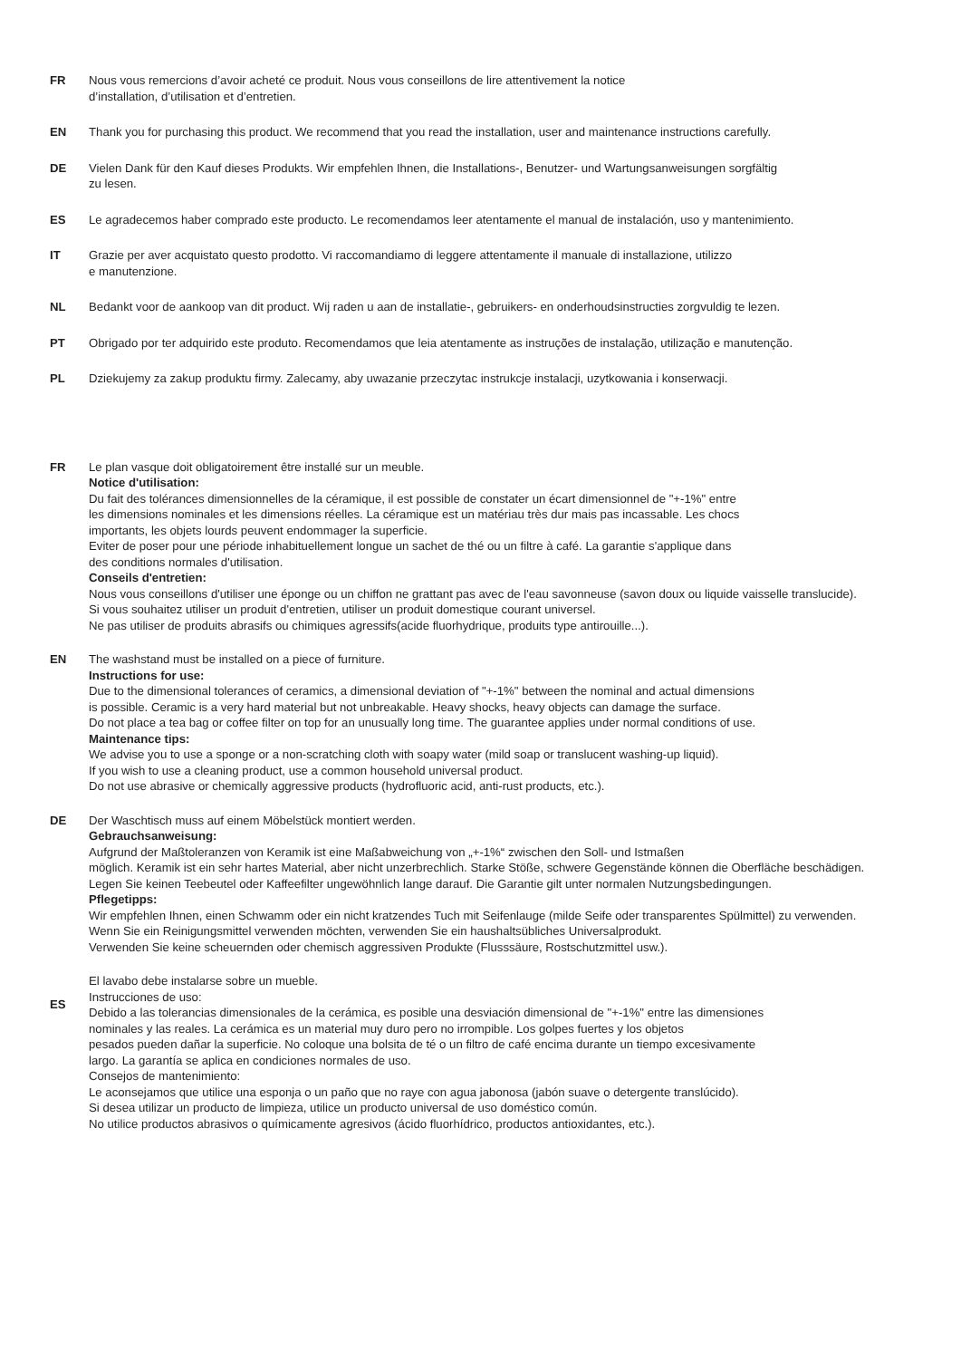FR Nous vous remercions d’avoir acheté ce produit. Nous vous conseillons de lire attentivement la notice
d’installation, d’utilisation et d’entretien.
EN Thank you for purchasing this product. We recommend that you read the installation, user and maintenance instructions carefully.
DE Vielen Dank für den Kauf dieses Produkts. Wir empfehlen Ihnen, die Installations-, Benutzer- und Wartungsanweisungen sorgfältig
zu lesen.
ES Le agradecemos haber comprado este producto. Le recomendamos leer atentamente el manual de instalación, uso y mantenimiento.
IT Grazie per aver acquistato questo prodotto. Vi raccomandiamo di leggere attentamente il manuale di installazione, utilizzo
e manutenzione.
NL Bedankt voor de aankoop van dit product. Wij raden u aan de installatie-, gebruikers- en onderhoudsinstructies zorgvuldig te lezen.
PT Obrigado por ter adquirido este produto. Recomendamos que leia atentamente as instruções de instalação, utilização e manutenção.
PL Dziekujemy za zakup produktu firmy. Zalecamy, aby uwazanie przeczytac instrukcje instalacji, uzytkowania i konserwacji.
FR Le plan vasque doit obligatoirement être installé sur un meuble.
Notice d'utilisation:
Du fait des tolérances dimensionnelles de la céramique, il est possible de constater un écart dimensionnel de "+-1%" entre
les dimensions nominales et les dimensions réelles. La céramique est un matériau très dur mais pas incassable. Les chocs
importants, les objets lourds peuvent endommager la superficie.
Eviter de poser pour une période inhabituellement longue un sachet de thé ou un filtre à café. La garantie s'applique dans
des conditions normales d'utilisation.
Conseils d'entretien:
Nous vous conseillons d'utiliser une éponge ou un chiffon ne grattant pas avec de l'eau savonneuse (savon doux ou liquide vaisselle translucide).
Si vous souhaitez utiliser un produit d'entretien, utiliser un produit domestique courant universel.
Ne pas utiliser de produits abrasifs ou chimiques agressifs(acide fluorhydrique, produits type antirouille...).
EN The washstand must be installed on a piece of furniture.
Instructions for use:
Due to the dimensional tolerances of ceramics, a dimensional deviation of "+-1%" between the nominal and actual dimensions
is possible. Ceramic is a very hard material but not unbreakable. Heavy shocks, heavy objects can damage the surface.
Do not place a tea bag or coffee filter on top for an unusually long time. The guarantee applies under normal conditions of use.
Maintenance tips:
We advise you to use a sponge or a non-scratching cloth with soapy water (mild soap or translucent washing-up liquid).
If you wish to use a cleaning product, use a common household universal product.
Do not use abrasive or chemically aggressive products (hydrofluoric acid, anti-rust products, etc.).
DE Der Waschtisch muss auf einem Möbelstück montiert werden.
Gebrauchsanweisung:
Aufgrund der Maßtoleranzen von Keramik ist eine Maßabweichung von „+-1%“ zwischen den Soll- und Istmaßen
möglich. Keramik ist ein sehr hartes Material, aber nicht unzerbrechlich. Starke Stöße, schwere Gegenstände können die Oberfläche beschädigen.
Legen Sie keinen Teebeutel oder Kaffeefilter ungewöhnlich lange darauf. Die Garantie gilt unter normalen Nutzungsbedingungen.
Pflegetipps:
Wir empfehlen Ihnen, einen Schwamm oder ein nicht kratzendes Tuch mit Seifenlauge (milde Seife oder transparentes Spülmittel) zu verwenden.
Wenn Sie ein Reinigungsmittel verwenden möchten, verwenden Sie ein haushaltsübliches Universalprodukt.
Verwenden Sie keine scheuernden oder chemisch aggressiven Produkte (Flusssäure, Rostschutzmittel usw.).
ES
El lavabo debe instalarse sobre un mueble.
Instrucciones de uso:
Debido a las tolerancias dimensionales de la cerámica, es posible una desviación dimensional de "+-1%" entre las dimensiones
nominales y las reales. La cerámica es un material muy duro pero no irrompible. Los golpes fuertes y los objetos
pesados pueden dañar la superficie. No coloque una bolsita de té o un filtro de café encima durante un tiempo excesivamente
largo. La garantía se aplica en condiciones normales de uso.
Consejos de mantenimiento:
Le aconsejamos que utilice una esponja o un paño que no raye con agua jabonosa (jabón suave o detergente translúcido).
Si desea utilizar un producto de limpieza, utilice un producto universal de uso doméstico común.
No utilice productos abrasivos o químicamente agresivos (ácido fluorhídrico, productos antioxidantes, etc.).